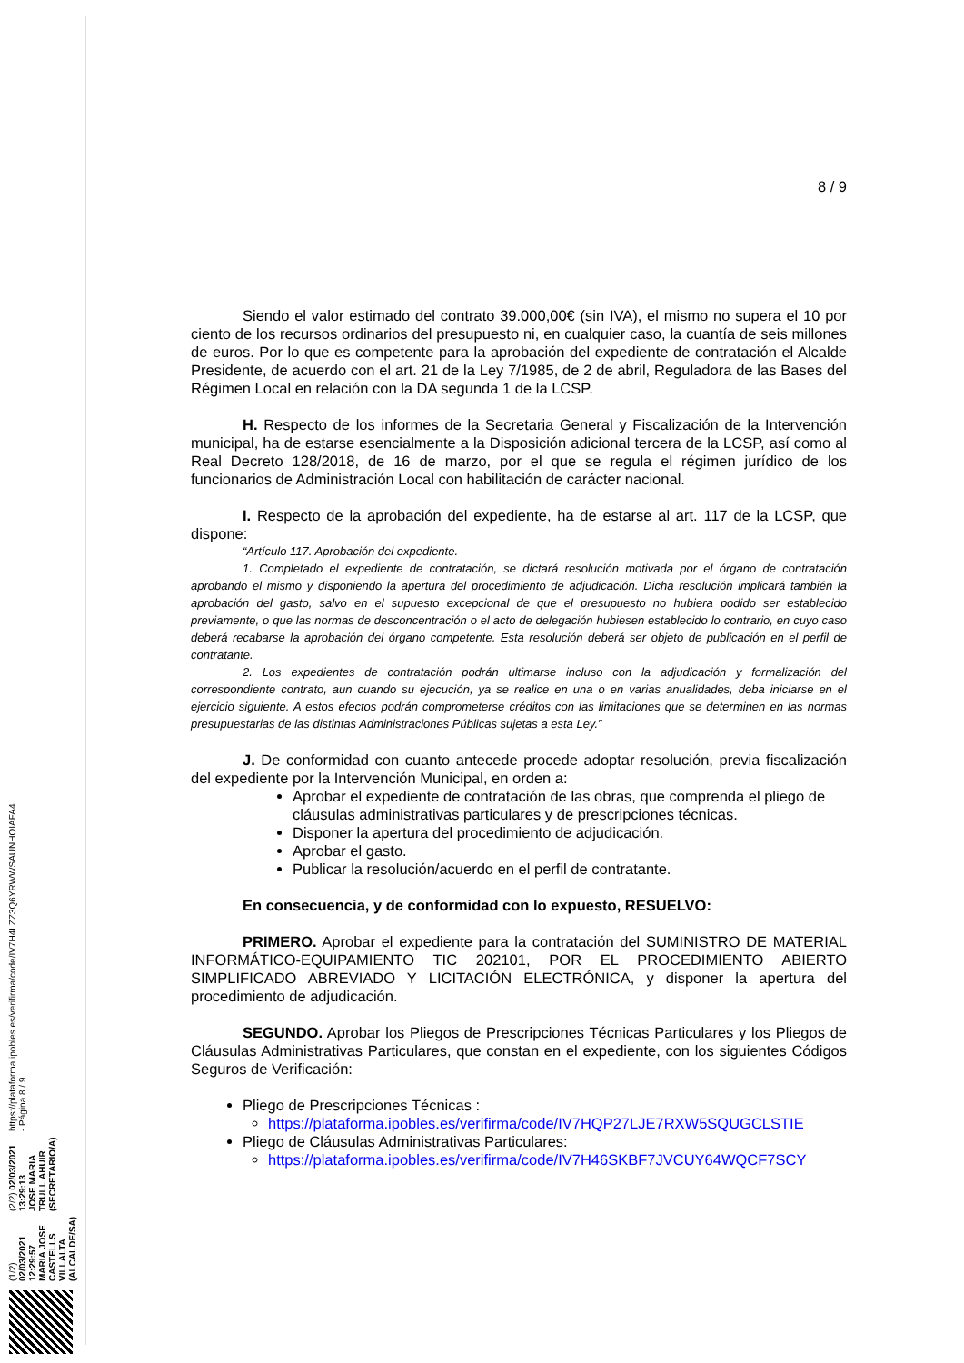(1/2) 02/03/2021 12:29:57
MARIA JOSE CASTELLS VILLALTA (ALCALDE/SA)
(2/2) 02/03/2021 13:29:13
JOSE MARIA TRULL AHUIR (SECRETARIO/A)
https://plataforma.ipobles.es/verifirma/code/IV7H4LZZ3Q6YRWWSAUNHOIAFA4 - Página 8 / 9
8 / 9
Siendo el valor estimado del contrato 39.000,00€ (sin IVA), el mismo no supera el 10 por ciento de los recursos ordinarios del presupuesto ni, en cualquier caso, la cuantía de seis millones de euros. Por lo que es competente para la aprobación del expediente de contratación el Alcalde Presidente, de acuerdo con el art. 21 de la Ley 7/1985, de 2 de abril, Reguladora de las Bases del Régimen Local en relación con la DA segunda 1 de la LCSP.
H. Respecto de los informes de la Secretaria General y Fiscalización de la Intervención municipal, ha de estarse esencialmente a la Disposición adicional tercera de la LCSP, así como al Real Decreto 128/2018, de 16 de marzo, por el que se regula el régimen jurídico de los funcionarios de Administración Local con habilitación de carácter nacional.
I. Respecto de la aprobación del expediente, ha de estarse al art. 117 de la LCSP, que dispone:
“Artículo 117. Aprobación del expediente.
1. Completado el expediente de contratación, se dictará resolución motivada por el órgano de contratación aprobando el mismo y disponiendo la apertura del procedimiento de adjudicación. Dicha resolución implicará también la aprobación del gasto, salvo en el supuesto excepcional de que el presupuesto no hubiera podido ser establecido previamente, o que las normas de desconcentración o el acto de delegación hubiesen establecido lo contrario, en cuyo caso deberá recabarse la aprobación del órgano competente. Esta resolución deberá ser objeto de publicación en el perfil de contratante.
2. Los expedientes de contratación podrán ultimarse incluso con la adjudicación y formalización del correspondiente contrato, aun cuando su ejecución, ya se realice en una o en varias anualidades, deba iniciarse en el ejercicio siguiente. A estos efectos podrán comprometerse créditos con las limitaciones que se determinen en las normas presupuestarias de las distintas Administraciones Públicas sujetas a esta Ley.”
J. De conformidad con cuanto antecede procede adoptar resolución, previa fiscalización del expediente por la Intervención Municipal, en orden a:
Aprobar el expediente de contratación de las obras, que comprenda el pliego de cláusulas administrativas particulares y de prescripciones técnicas.
Disponer la apertura del procedimiento de adjudicación.
Aprobar el gasto.
Publicar la resolución/acuerdo en el perfil de contratante.
En consecuencia, y de conformidad con lo expuesto, RESUELVO:
PRIMERO. Aprobar el expediente para la contratación del SUMINISTRO DE MATERIAL INFORMÁTICO-EQUIPAMIENTO TIC 202101, POR EL PROCEDIMIENTO ABIERTO SIMPLIFICADO ABREVIADO Y LICITACIÓN ELECTRÓNICA, y disponer la apertura del procedimiento de adjudicación.
SEGUNDO. Aprobar los Pliegos de Prescripciones Técnicas Particulares y los Pliegos de Cláusulas Administrativas Particulares, que constan en el expediente, con los siguientes Códigos Seguros de Verificación:
Pliego de Prescripciones Técnicas :
https://plataforma.ipobles.es/verifirma/code/IV7HQP27LJE7RXW5SQUGCLSTIE
Pliego de Cláusulas Administrativas Particulares:
https://plataforma.ipobles.es/verifirma/code/IV7H46SKBF7JVCUY64WQCF7SCY